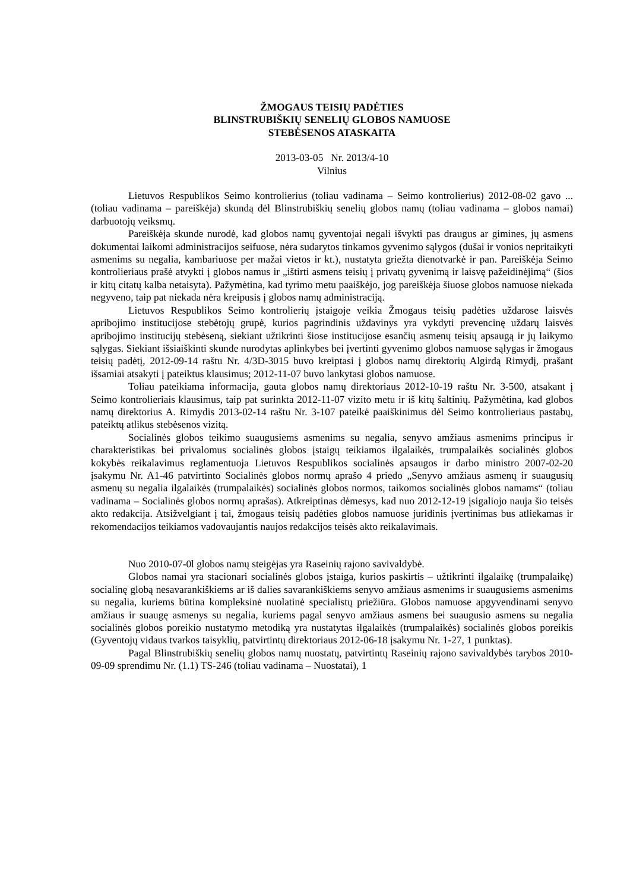ŽMOGAUS TEISIŲ PADĖTIES
BLINSTRUBIŠKIŲ SENELIŲ GLOBOS NAMUOSE
STEBĖSENOS ATASKAITA
2013-03-05 Nr. 2013/4-10
Vilnius
Lietuvos Respublikos Seimo kontrolierius (toliau vadinama – Seimo kontrolierius) 2012-08-02 gavo ... (toliau vadinama – pareiškėja) skundą dėl Blinstrubiškių senelių globos namų (toliau vadinama – globos namai) darbuotojų veiksmų.
Pareiškėja skunde nurodė, kad globos namų gyventojai negali išvykti pas draugus ar gimines, jų asmens dokumentai laikomi administracijos seifuose, nėra sudarytos tinkamos gyvenimo sąlygos (dušai ir vonios nepritaikyti asmenims su negalia, kambariuose per mažai vietos ir kt.), nustatyta griežta dienotvarkė ir pan. Pareiškėja Seimo kontrolieriaus prašė atvykti į globos namus ir „ištirti asmens teisių į privatų gyvenimą ir laisvę pažeidinėjimą“ (šios ir kitų citatų kalba netaisyta). Pažymėtina, kad tyrimo metu paaiškėjo, jog pareiškėja šiuose globos namuose niekada negyveno, taip pat niekada nėra kreipusis į globos namų administraciją.
Lietuvos Respublikos Seimo kontrolierių įstaigoje veikia Žmogaus teisių padėties uždarose laisvės apribojimo institucijose stebėtojų grupė, kurios pagrindinis uždavinys yra vykdyti prevencinę uždarų laisvės apribojimo institucijų stebėseną, siekiant užtikrinti šiose institucijose esančių asmenų teisių apsaugą ir jų laikymo sąlygas. Siekiant išsiaiškinti skunde nurodytas aplinkybes bei įvertinti gyvenimo globos namuose sąlygas ir žmogaus teisių padėtį, 2012-09-14 raštu Nr. 4/3D-3015 buvo kreiptasi į globos namų direktorių Algirdą Rimydį, prašant išsamiai atsakyti į pateiktus klausimus; 2012-11-07 buvo lankytasi globos namuose.
Toliau pateikiama informacija, gauta globos namų direktoriaus 2012-10-19 raštu Nr. 3-500, atsakant į Seimo kontrolieriais klausimus, taip pat surinkta 2012-11-07 vizito metu ir iš kitų šaltinių. Pažymėtina, kad globos namų direktorius A. Rimydis 2013-02-14 raštu Nr. 3-107 pateikė paaiškinimus dėl Seimo kontrolieriaus pastabų, pateiktų atlikus stebėsenos vizitą.
Socialinės globos teikimo suaugusiems asmenims su negalia, senyvo amžiaus asmenims principus ir charakteristikas bei privalomus socialinės globos įstaigų teikiamos ilgalaikės, trumpalaikės socialinės globos kokybės reikalavimus reglamentuoja Lietuvos Respublikos socialinės apsaugos ir darbo ministro 2007-02-20 įsakymu Nr. A1-46 patvirtinto Socialinės globos normų aprašo 4 priedo „Senyvo amžiaus asmenų ir suaugusių asmenų su negalia ilgalaikės (trumpalaikės) socialinės globos normos, taikomos socialinės globos namams“ (toliau vadinama – Socialinės globos normų aprašas). Atkreiptinas dėmesys, kad nuo 2012-12-19 įsigaliojo nauja šio teisės akto redakcija. Atsižvelgiant į tai, žmogaus teisių padėties globos namuose juridinis įvertinimas bus atliekamas ir rekomendacijos teikiamos vadovaujantis naujos redakcijos teisės akto reikalavimais.
Nuo 2010-07-0l globos namų steigėjas yra Raseinių rajono savivaldybė.
Globos namai yra stacionari socialinės globos įstaiga, kurios paskirtis – užtikrinti ilgalaikę (trumpalaikę) socialinę globą nesavarankiškiems ar iš dalies savarankiškiems senyvo amžiaus asmenims ir suaugusiems asmenims su negalia, kuriems būtina kompleksinė nuolatinė specialistų priežiūra. Globos namuose apgyvendinami senyvo amžiaus ir suaugę asmenys su negalia, kuriems pagal senyvo amžiaus asmens bei suaugusio asmens su negalia socialinės globos poreikio nustatymo metodiką yra nustatytas ilgalaikės (trumpalaikės) socialinės globos poreikis (Gyventojų vidaus tvarkos taisyklių, patvirtintų direktoriaus 2012-06-18 įsakymu Nr. 1-27, 1 punktas).
Pagal Blinstrubiškių senelių globos namų nuostatų, patvirtintų Raseinių rajono savivaldybės tarybos 2010-09-09 sprendimu Nr. (1.1) TS-246 (toliau vadinama – Nuostatai), 1